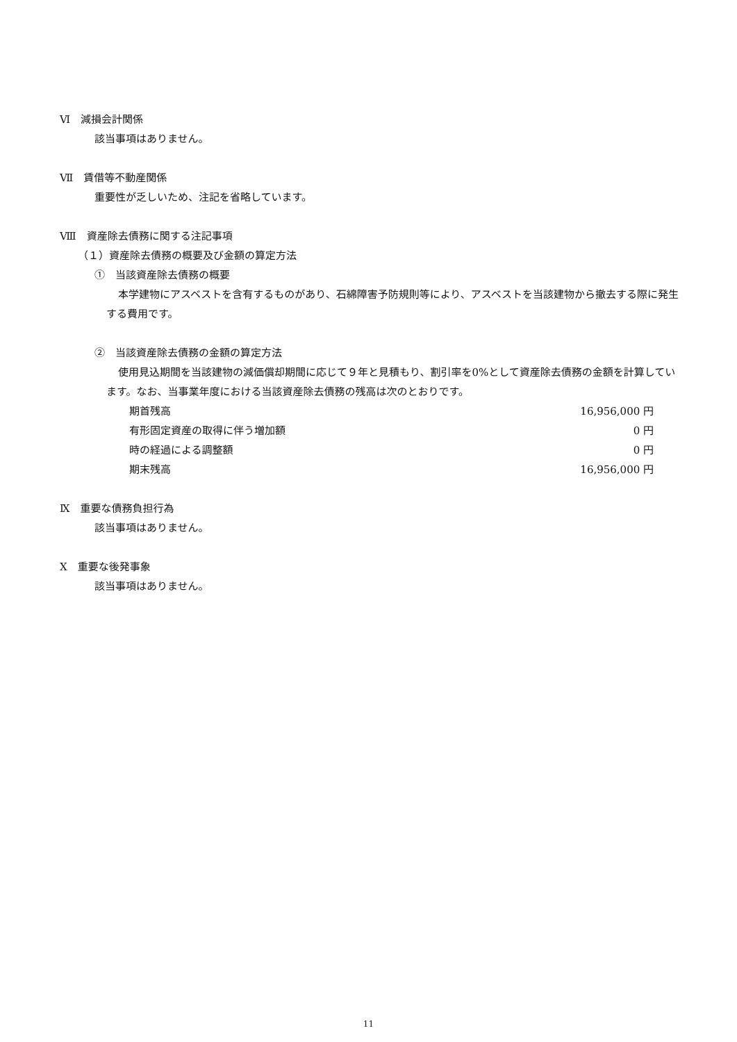Ⅵ　減損会計関係
該当事項はありません。
Ⅶ　賃借等不動産関係
重要性が乏しいため、注記を省略しています。
Ⅷ　資産除去債務に関する注記事項
（１）資産除去債務の概要及び金額の算定方法
①　当該資産除去債務の概要
本学建物にアスベストを含有するものがあり、石綿障害予防規則等により、アスベストを当該建物から撤去する際に発生する費用です。
②　当該資産除去債務の金額の算定方法
使用見込期間を当該建物の減価償却期間に応じて９年と見積もり、割引率を0%として資産除去債務の金額を計算しています。なお、当事業年度における当該資産除去債務の残高は次のとおりです。
| 期首残高 | 16,956,000 円 |
| 有形固定資産の取得に伴う増加額 | 0 円 |
| 時の経過による調整額 | 0 円 |
| 期末残高 | 16,956,000 円 |
Ⅸ　重要な債務負担行為
該当事項はありません。
Ⅹ　重要な後発事象
該当事項はありません。
11